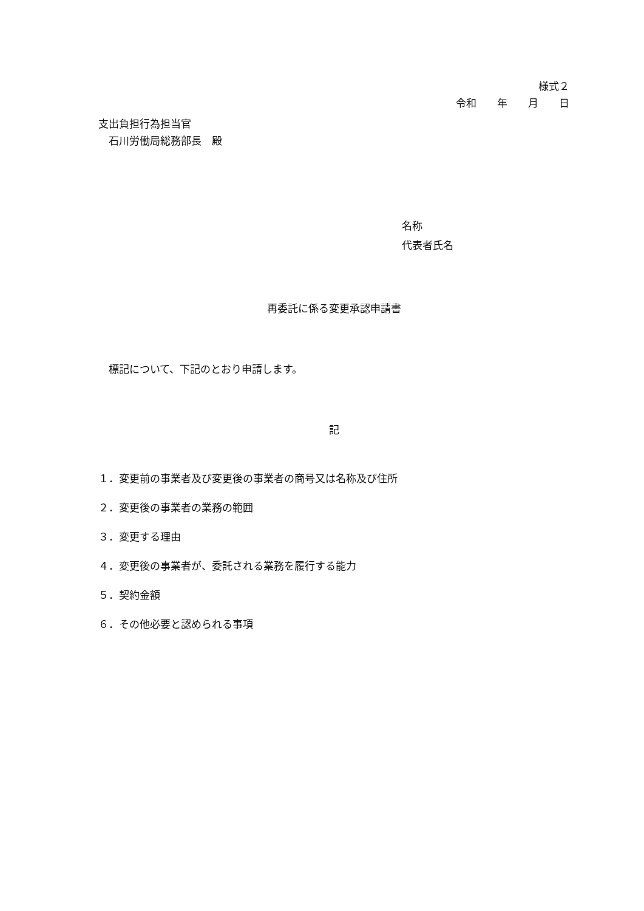様式２
令和　　年　　月　　日
支出負担行為担当官
　石川労働局総務部長　殿
名称
代表者氏名
再委託に係る変更承認申請書
　標記について、下記のとおり申請します。
記
１．変更前の事業者及び変更後の事業者の商号又は名称及び住所
２．変更後の事業者の業務の範囲
３．変更する理由
４．変更後の事業者が、委託される業務を履行する能力
５．契約金額
６．その他必要と認められる事項